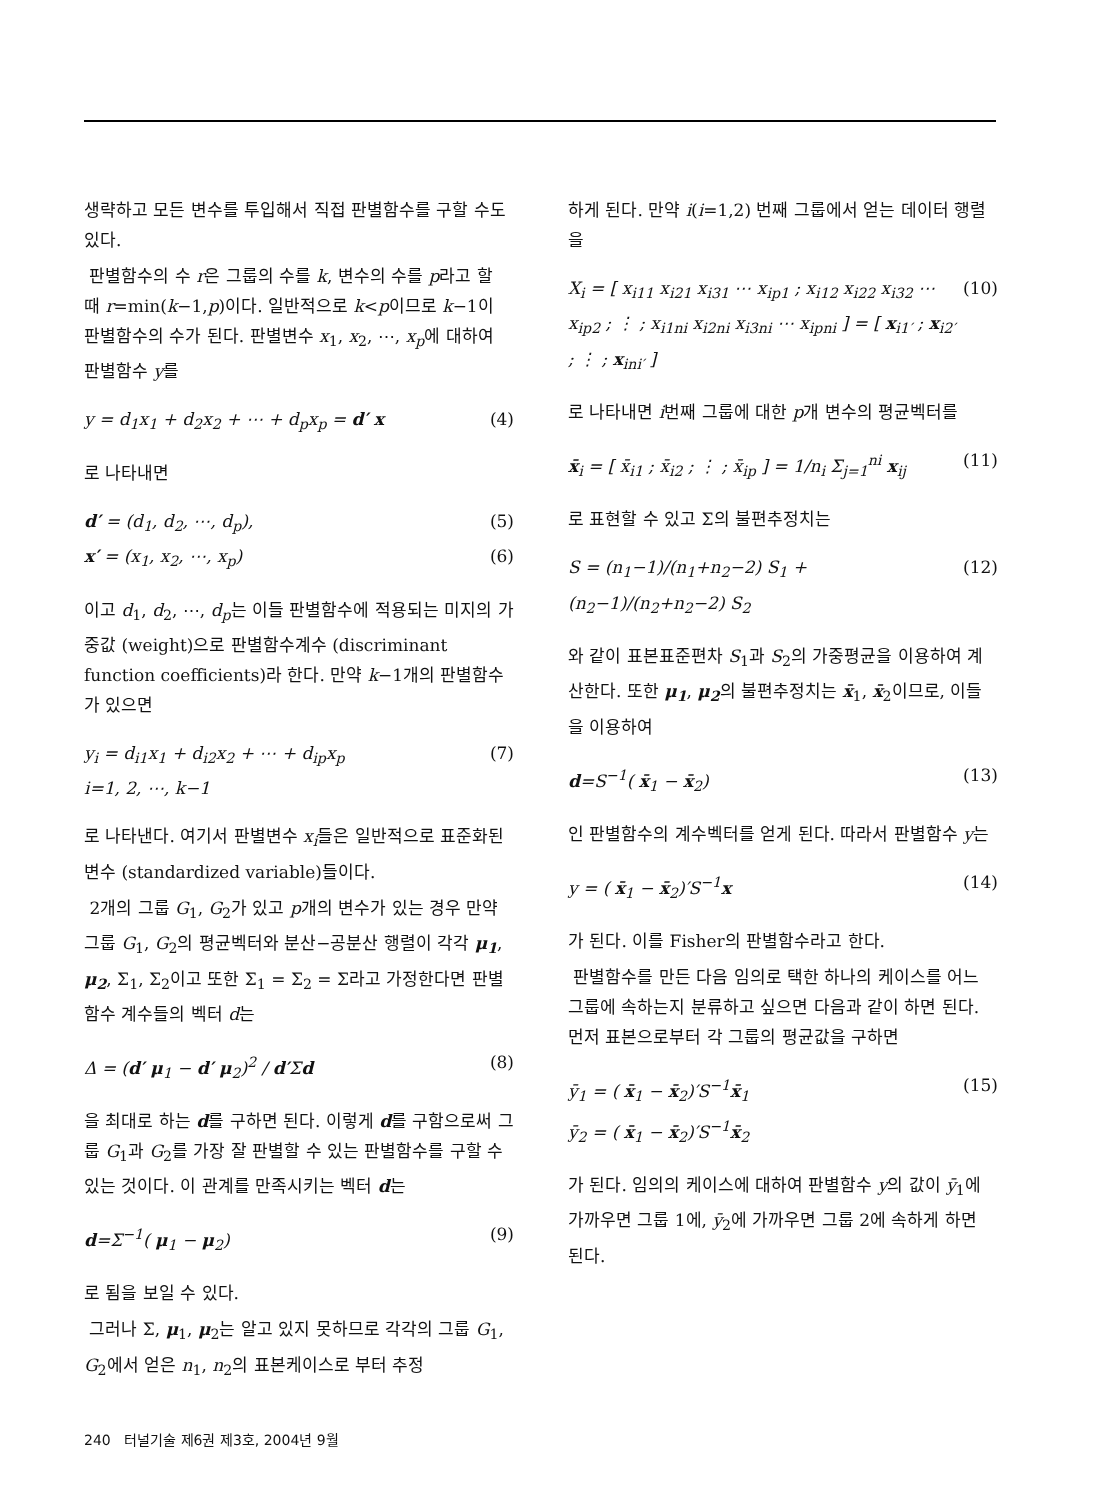생략하고 모든 변수를 투입해서 직접 판별함수를 구할 수도 있다.
판별함수의 수 r은 그룹의 수를 k, 변수의 수를 p라고 할 때 r=min(k−1,p)이다. 일반적으로 k<p이므로 k−1이 판별함수의 수가 된다. 판별변수 x<sub>1</sub>, x<sub>2</sub>, ⋯, x<sub>p</sub>에 대하여 판별함수 y를
y = d<sub>1</sub>x<sub>1</sub> + d<sub>2</sub>x<sub>2</sub> + ⋯ + d<sub>p</sub>x<sub>p</sub> = d′ x (4)
로 나타내면
d′ = (d<sub>1</sub>, d<sub>2</sub>, ⋯, d<sub>p</sub>), (5)
x′ = (x<sub>1</sub>, x<sub>2</sub>, ⋯, x<sub>p</sub>) (6)
이고 d<sub>1</sub>, d<sub>2</sub>, ⋯, d<sub>p</sub>는 이들 판별함수에 적용되는 미지의 가중값 (weight)으로 판별함수계수 (discriminant function coefficients)라 한다. 만약 k−1개의 판별함수가 있으면
y<sub>i</sub> = d<sub>i1</sub>x<sub>1</sub> + d<sub>i2</sub>x<sub>2</sub> + ⋯ + d<sub>ip</sub>x<sub>p</sub>
i=1, 2, ⋯, k−1 (7)
로 나타낸다. 여기서 판별변수 x<sub>i</sub>들은 일반적으로 표준화된 변수 (standardized variable)들이다.
2개의 그룹 G<sub>1</sub>, G<sub>2</sub>가 있고 p개의 변수가 있는 경우 만약 그룹 G<sub>1</sub>, G<sub>2</sub>의 평균벡터와 분산−공분산 행렬이 각각 μ<sub>1</sub>, μ<sub>2</sub>, Σ<sub>1</sub>, Σ<sub>2</sub>이고 또한 Σ<sub>1</sub> = Σ<sub>2</sub> = Σ라고 가정한다면 판별함수 계수들의 벡터 d는
Δ = (d′ μ<sub>1</sub> − d′ μ<sub>2</sub>)<sup>2</sup> / d′Σd (8)
을 최대로 하는 d를 구하면 된다. 이렇게 d를 구함으로써 그룹 G<sub>1</sub>과 G<sub>2</sub>를 가장 잘 판별할 수 있는 판별함수를 구할 수 있는 것이다. 이 관계를 만족시키는 벡터 d는
d=Σ<sup>−1</sup>( μ<sub>1</sub> − μ<sub>2</sub>) (9)
로 됨을 보일 수 있다.
그러나 Σ, μ<sub>1</sub>, μ<sub>2</sub>는 알고 있지 못하므로 각각의 그룹 G<sub>1</sub>, G<sub>2</sub>에서 얻은 n<sub>1</sub>, n<sub>2</sub>의 표본케이스로 부터 추정
하게 된다. 만약 i(i=1,2) 번째 그룹에서 얻는 데이터 행렬을
X<sub>i</sub> = [ x<sub>i11</sub> x<sub>i21</sub> x<sub>i31</sub> ⋯ x<sub>ip1</sub> ; x<sub>i12</sub> x<sub>i22</sub> x<sub>i32</sub> ⋯ x<sub>ip2</sub> ; ⋮ ; x<sub>i1ni</sub> x<sub>i2ni</sub> x<sub>i3ni</sub> ⋯ x<sub>ipni</sub> ] = [ x<sub>i1′</sub> ; x<sub>i2′</sub> ; ⋮ ; x<sub>ini′</sub> ] (10)
로 나타내면 i번째 그룹에 대한 p개 변수의 평균벡터를
x̄<sub>i</sub> = [ x̄<sub>i1</sub> ; x̄<sub>i2</sub> ; ⋮ ; x̄<sub>ip</sub> ] = 1/n<sub>i</sub> Σ<sub>j=1</sub><sup>ni</sup> x<sub>ij</sub> (11)
로 표현할 수 있고 Σ의 불편추정치는
S = (n<sub>1</sub>−1)/(n<sub>1</sub>+n<sub>2</sub>−2) S<sub>1</sub> + (n<sub>2</sub>−1)/(n<sub>2</sub>+n<sub>2</sub>−2) S<sub>2</sub> (12)
와 같이 표본표준편차 S<sub>1</sub>과 S<sub>2</sub>의 가중평균을 이용하여 계산한다. 또한 μ<sub>1</sub>, μ<sub>2</sub>의 불편추정치는 x̄<sub>1</sub>, x̄<sub>2</sub>이므로, 이들을 이용하여
d=S<sup>−1</sup>( x̄<sub>1</sub> − x̄<sub>2</sub>) (13)
인 판별함수의 계수벡터를 얻게 된다. 따라서 판별함수 y는
y = ( x̄<sub>1</sub> − x̄<sub>2</sub>)′S<sup>−1</sup>x (14)
가 된다. 이를 Fisher의 판별함수라고 한다.
판별함수를 만든 다음 임의로 택한 하나의 케이스를 어느 그룹에 속하는지 분류하고 싶으면 다음과 같이 하면 된다. 먼저 표본으로부터 각 그룹의 평균값을 구하면
ȳ<sub>1</sub> = ( x̄<sub>1</sub> − x̄<sub>2</sub>)′S<sup>−1</sup>x̄<sub>1</sub>
ȳ<sub>2</sub> = ( x̄<sub>1</sub> − x̄<sub>2</sub>)′S<sup>−1</sup>x̄<sub>2</sub> (15)
가 된다. 임의의 케이스에 대하여 판별함수 y의 값이 ȳ<sub>1</sub>에 가까우면 그룹 1에, ȳ<sub>2</sub>에 가까우면 그룹 2에 속하게 하면 된다.
240 터널기술 제6권 제3호, 2004년 9월